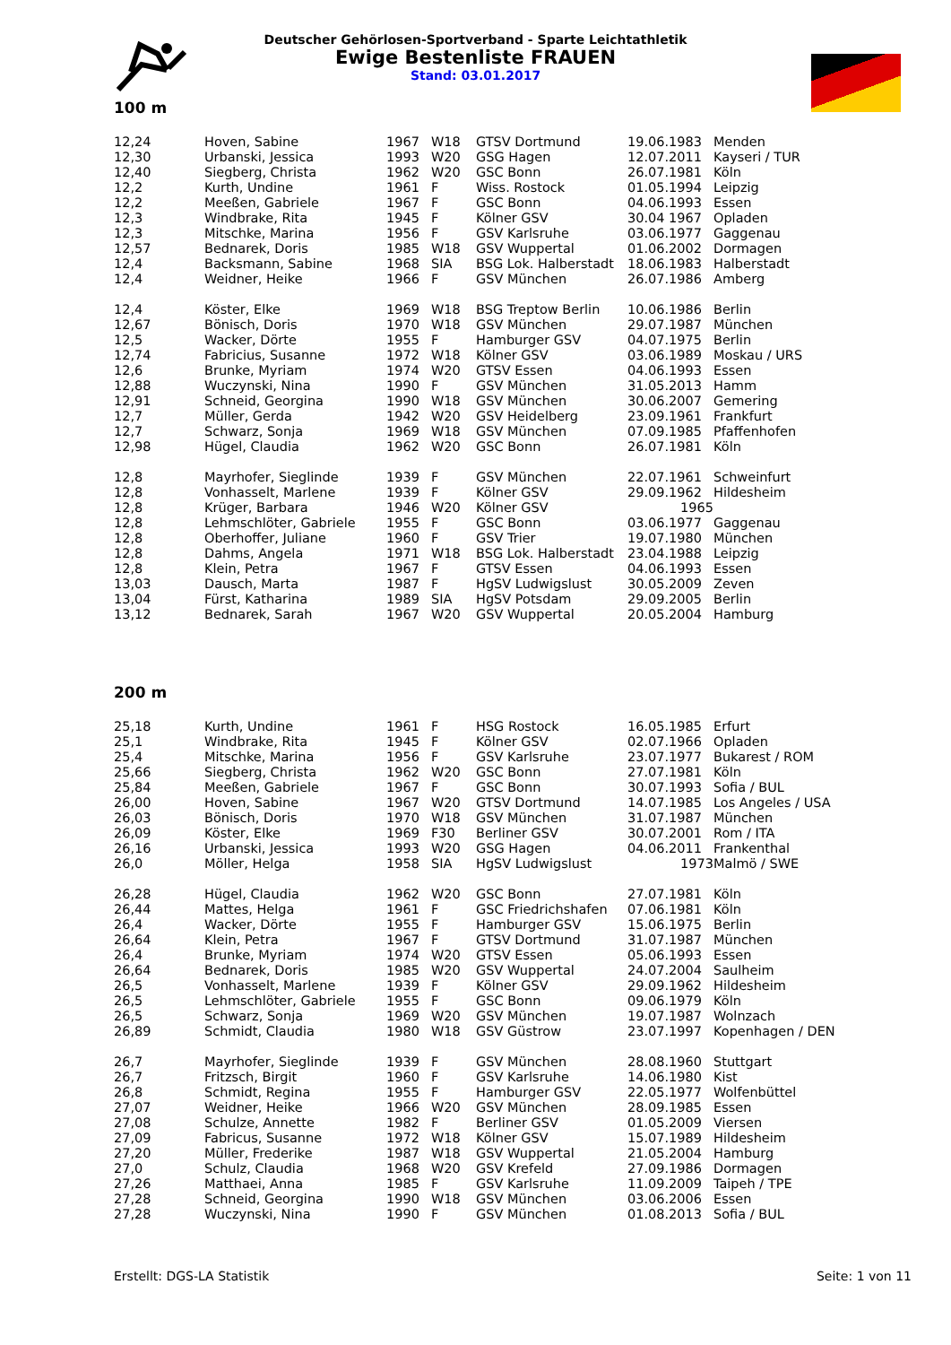Deutscher Gehörlosen-Sportverband - Sparte Leichtathletik
Ewige Bestenliste FRAUEN
Stand: 03.01.2017
100 m
| 12,24 | Hoven, Sabine | 1967 | W18 | GTSV Dortmund | 19.06.1983 | Menden |
| 12,30 | Urbanski, Jessica | 1993 | W20 | GSG Hagen | 12.07.2011 | Kayseri / TUR |
| 12,40 | Siegberg, Christa | 1962 | W20 | GSC Bonn | 26.07.1981 | Köln |
| 12,2 | Kurth, Undine | 1961 | F | Wiss. Rostock | 01.05.1994 | Leipzig |
| 12,2 | Meeßen, Gabriele | 1967 | F | GSC Bonn | 04.06.1993 | Essen |
| 12,3 | Windbrake, Rita | 1945 | F | Kölner GSV | 30.04 1967 | Opladen |
| 12,3 | Mitschke, Marina | 1956 | F | GSV Karlsruhe | 03.06.1977 | Gaggenau |
| 12,57 | Bednarek, Doris | 1985 | W18 | GSV Wuppertal | 01.06.2002 | Dormagen |
| 12,4 | Backsmann, Sabine | 1968 | SIA | BSG Lok. Halberstadt | 18.06.1983 | Halberstadt |
| 12,4 | Weidner, Heike | 1966 | F | GSV München | 26.07.1986 | Amberg |
| 12,4 | Köster, Elke | 1969 | W18 | BSG Treptow Berlin | 10.06.1986 | Berlin |
| 12,67 | Bönisch, Doris | 1970 | W18 | GSV München | 29.07.1987 | München |
| 12,5 | Wacker, Dörte | 1955 | F | Hamburger GSV | 04.07.1975 | Berlin |
| 12,74 | Fabricius, Susanne | 1972 | W18 | Kölner GSV | 03.06.1989 | Moskau / URS |
| 12,6 | Brunke, Myriam | 1974 | W20 | GTSV Essen | 04.06.1993 | Essen |
| 12,88 | Wuczynski, Nina | 1990 | F | GSV München | 31.05.2013 | Hamm |
| 12,91 | Schneid, Georgina | 1990 | W18 | GSV München | 30.06.2007 | Gemering |
| 12,7 | Müller, Gerda | 1942 | W20 | GSV Heidelberg | 23.09.1961 | Frankfurt |
| 12,7 | Schwarz, Sonja | 1969 | W18 | GSV München | 07.09.1985 | Pfaffenhofen |
| 12,98 | Hügel, Claudia | 1962 | W20 | GSC Bonn | 26.07.1981 | Köln |
| 12,8 | Mayrhofer, Sieglinde | 1939 | F | GSV München | 22.07.1961 | Schweinfurt |
| 12,8 | Vonhasselt, Marlene | 1939 | F | Kölner GSV | 29.09.1962 | Hildesheim |
| 12,8 | Krüger, Barbara | 1946 | W20 | Kölner GSV | 1965 | |
| 12,8 | Lehmschlöter, Gabriele | 1955 | F | GSC Bonn | 03.06.1977 | Gaggenau |
| 12,8 | Oberhoffer, Juliane | 1960 | F | GSV Trier | 19.07.1980 | München |
| 12,8 | Dahms, Angela | 1971 | W18 | BSG Lok. Halberstadt | 23.04.1988 | Leipzig |
| 12,8 | Klein, Petra | 1967 | F | GTSV Essen | 04.06.1993 | Essen |
| 13,03 | Dausch, Marta | 1987 | F | HgSV Ludwigslust | 30.05.2009 | Zeven |
| 13,04 | Fürst, Katharina | 1989 | SIA | HgSV Potsdam | 29.09.2005 | Berlin |
| 13,12 | Bednarek, Sarah | 1967 | W20 | GSV Wuppertal | 20.05.2004 | Hamburg |
200 m
| 25,18 | Kurth, Undine | 1961 | F | HSG Rostock | 16.05.1985 | Erfurt |
| 25,1 | Windbrake, Rita | 1945 | F | Kölner GSV | 02.07.1966 | Opladen |
| 25,4 | Mitschke, Marina | 1956 | F | GSV Karlsruhe | 23.07.1977 | Bukarest / ROM |
| 25,66 | Siegberg, Christa | 1962 | W20 | GSC Bonn | 27.07.1981 | Köln |
| 25,84 | Meeßen, Gabriele | 1967 | F | GSC Bonn | 30.07.1993 | Sofia / BUL |
| 26,00 | Hoven, Sabine | 1967 | W20 | GTSV Dortmund | 14.07.1985 | Los Angeles / USA |
| 26,03 | Bönisch, Doris | 1970 | W18 | GSV München | 31.07.1987 | München |
| 26,09 | Köster, Elke | 1969 | F30 | Berliner GSV | 30.07.2001 | Rom / ITA |
| 26,16 | Urbanski, Jessica | 1993 | W20 | GSG Hagen | 04.06.2011 | Frankenthal |
| 26,0 | Möller, Helga | 1958 | SIA | HgSV Ludwigslust | 1973 | Malmö / SWE |
| 26,28 | Hügel, Claudia | 1962 | W20 | GSC Bonn | 27.07.1981 | Köln |
| 26,44 | Mattes, Helga | 1961 | F | GSC Friedrichshafen | 07.06.1981 | Köln |
| 26,4 | Wacker, Dörte | 1955 | F | Hamburger GSV | 15.06.1975 | Berlin |
| 26,64 | Klein, Petra | 1967 | F | GTSV Dortmund | 31.07.1987 | München |
| 26,4 | Brunke, Myriam | 1974 | W20 | GTSV Essen | 05.06.1993 | Essen |
| 26,64 | Bednarek, Doris | 1985 | W20 | GSV Wuppertal | 24.07.2004 | Saulheim |
| 26,5 | Vonhasselt, Marlene | 1939 | F | Kölner GSV | 29.09.1962 | Hildesheim |
| 26,5 | Lehmschlöter, Gabriele | 1955 | F | GSC Bonn | 09.06.1979 | Köln |
| 26,5 | Schwarz, Sonja | 1969 | W20 | GSV München | 19.07.1987 | Wolnzach |
| 26,89 | Schmidt, Claudia | 1980 | W18 | GSV Güstrow | 23.07.1997 | Kopenhagen / DEN |
| 26,7 | Mayrhofer, Sieglinde | 1939 | F | GSV München | 28.08.1960 | Stuttgart |
| 26,7 | Fritzsch, Birgit | 1960 | F | GSV Karlsruhe | 14.06.1980 | Kist |
| 26,8 | Schmidt, Regina | 1955 | F | Hamburger GSV | 22.05.1977 | Wolfenbüttel |
| 27,07 | Weidner, Heike | 1966 | W20 | GSV München | 28.09.1985 | Essen |
| 27,08 | Schulze, Annette | 1982 | F | Berliner GSV | 01.05.2009 | Viersen |
| 27,09 | Fabricus, Susanne | 1972 | W18 | Kölner GSV | 15.07.1989 | Hildesheim |
| 27,20 | Müller, Frederike | 1987 | W18 | GSV Wuppertal | 21.05.2004 | Hamburg |
| 27,0 | Schulz, Claudia | 1968 | W20 | GSV Krefeld | 27.09.1986 | Dormagen |
| 27,26 | Matthaei, Anna | 1985 | F | GSV Karlsruhe | 11.09.2009 | Taipeh / TPE |
| 27,28 | Schneid, Georgina | 1990 | W18 | GSV München | 03.06.2006 | Essen |
| 27,28 | Wuczynski, Nina | 1990 | F | GSV München | 01.08.2013 | Sofia / BUL |
Erstellt: DGS-LA Statistik Seite: 1 von 11